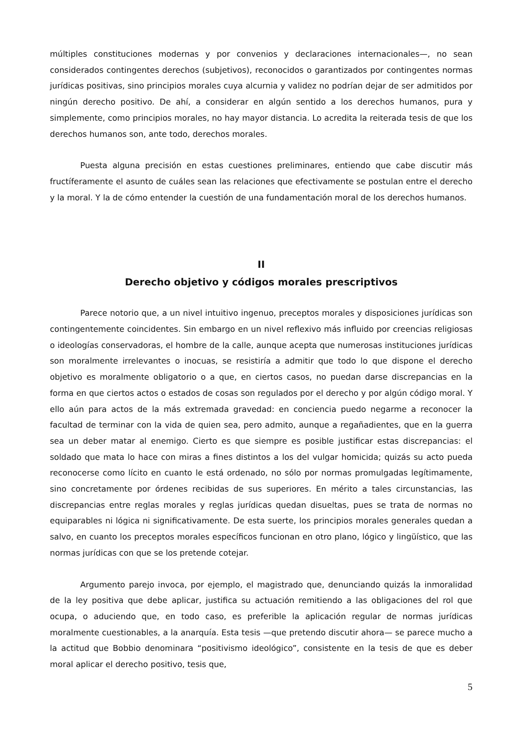múltiples constituciones modernas y por convenios y declaraciones internacionales—, no sean considerados contingentes derechos (subjetivos), reconocidos o garantizados por contingentes normas jurídicas positivas, sino principios morales cuya alcurnia y validez no podrían dejar de ser admitidos por ningún derecho positivo. De ahí, a considerar en algún sentido a los derechos humanos, pura y simplemente, como principios morales, no hay mayor distancia. Lo acredita la reiterada tesis de que los derechos humanos son, ante todo, derechos morales.
Puesta alguna precisión en estas cuestiones preliminares, entiendo que cabe discutir más fructíferamente el asunto de cuáles sean las relaciones que efectivamente se postulan entre el derecho y la moral. Y la de cómo entender la cuestión de una fundamentación moral de los derechos humanos.
II
Derecho objetivo y códigos morales prescriptivos
Parece notorio que, a un nivel intuitivo ingenuo, preceptos morales y disposiciones jurídicas son contingentemente coincidentes. Sin embargo en un nivel reflexivo más influido por creencias religiosas o ideologías conservadoras, el hombre de la calle, aunque acepta que numerosas instituciones jurídicas son moralmente irrelevantes o inocuas, se resistiría a admitir que todo lo que dispone el derecho objetivo es moralmente obligatorio o a que, en ciertos casos, no puedan darse discrepancias en la forma en que ciertos actos o estados de cosas son regulados por el derecho y por algún código moral. Y ello aún para actos de la más extremada gravedad: en conciencia puedo negarme a reconocer la facultad de terminar con la vida de quien sea, pero admito, aunque a regañadientes, que en la guerra sea un deber matar al enemigo. Cierto es que siempre es posible justificar estas discrepancias: el soldado que mata lo hace con miras a fines distintos a los del vulgar homicida; quizás su acto pueda reconocerse como lícito en cuanto le está ordenado, no sólo por normas promulgadas legítimamente, sino concretamente por órdenes recibidas de sus superiores. En mérito a tales circunstancias, las discrepancias entre reglas morales y reglas jurídicas quedan disueltas, pues se trata de normas no equiparables ni lógica ni significativamente. De esta suerte, los principios morales generales quedan a salvo, en cuanto los preceptos morales específicos funcionan en otro plano, lógico y lingüístico, que las normas jurídicas con que se los pretende cotejar.
Argumento parejo invoca, por ejemplo, el magistrado que, denunciando quizás la inmoralidad de la ley positiva que debe aplicar, justifica su actuación remitiendo a las obligaciones del rol que ocupa, o aduciendo que, en todo caso, es preferible la aplicación regular de normas jurídicas moralmente cuestionables, a la anarquía. Esta tesis —que pretendo discutir ahora— se parece mucho a la actitud que Bobbio denominara “positivismo ideológico”, consistente en la tesis de que es deber moral aplicar el derecho positivo, tesis que,
5